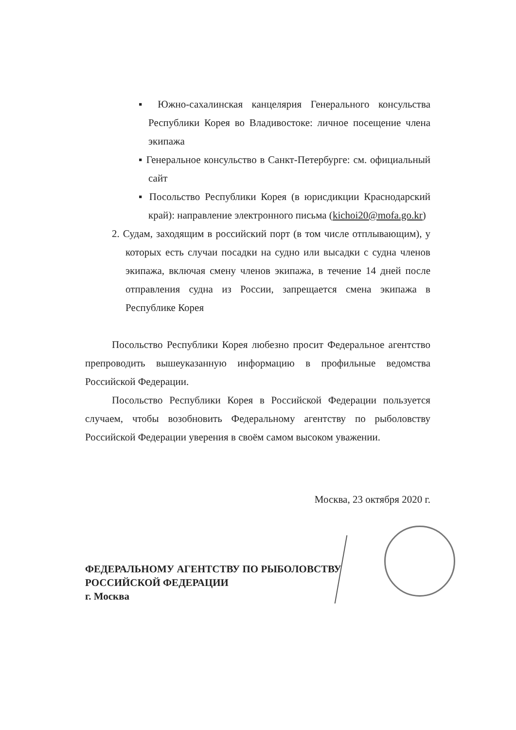▪ Южно-сахалинская канцелярия Генерального консульства Республики Корея во Владивостоке: личное посещение члена экипажа
▪ Генеральное консульство в Санкт-Петербурге: см. официальный сайт
▪ Посольство Республики Корея (в юрисдикции Краснодарский край): направление электронного письма (kichoi20@mofa.go.kr)
2. Судам, заходящим в российский порт (в том числе отплывающим), у которых есть случаи посадки на судно или высадки с судна членов экипажа, включая смену членов экипажа, в течение 14 дней после отправления судна из России, запрещается смена экипажа в Республике Корея
Посольство Республики Корея любезно просит Федеральное агентство препроводить вышеуказанную информацию в профильные ведомства Российской Федерации.
Посольство Республики Корея в Российской Федерации пользуется случаем, чтобы возобновить Федеральному агентству по рыболовству Российской Федерации уверения в своём самом высоком уважении.
Москва, 23 октября 2020 г.
ФЕДЕРАЛЬНОМУ АГЕНТСТВУ ПО РЫБОЛОВСТВУ
РОССИЙСКОЙ ФЕДЕРАЦИИ
г. Москва